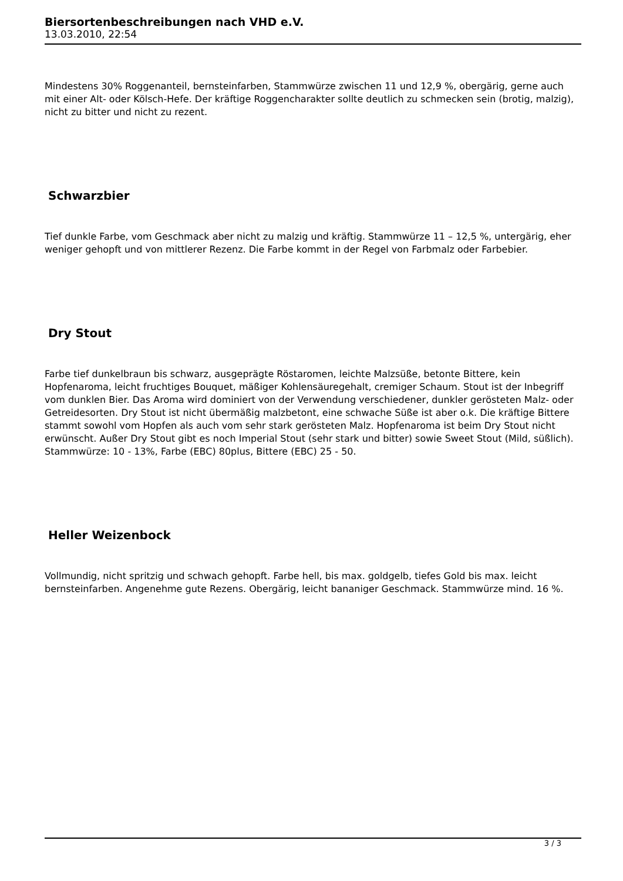Biersortenbeschreibungen nach VHD e.V.
13.03.2010, 22:54
Mindestens 30% Roggenanteil, bernsteinfarben, Stammwürze zwischen 11 und 12,9 %, obergärig, gerne auch mit einer Alt- oder Kölsch-Hefe. Der kräftige Roggencharakter sollte deutlich zu schmecken sein (brotig, malzig), nicht zu bitter und nicht zu rezent.
Schwarzbier
Tief dunkle Farbe, vom Geschmack aber nicht zu malzig und kräftig. Stammwürze 11 – 12,5 %, untergärig, eher weniger gehopft und von mittlerer Rezenz. Die Farbe kommt in der Regel von Farbmalz oder Farbebier.
Dry Stout
Farbe tief dunkelbraun bis schwarz, ausgeprägte Röstaromen, leichte Malzsüße, betonte Bittere, kein Hopfenaroma, leicht fruchtiges Bouquet, mäßiger Kohlensäuregehalt, cremiger Schaum. Stout ist der Inbegriff vom dunklen Bier. Das Aroma wird dominiert von der Verwendung verschiedener, dunkler gerösteten Malz- oder Getreidesorten. Dry Stout ist nicht übermäßig malzbetont, eine schwache Süße ist aber o.k. Die kräftige Bittere stammt sowohl vom Hopfen als auch vom sehr stark gerösteten Malz. Hopfenaroma ist beim Dry Stout nicht erwünscht. Außer Dry Stout gibt es noch Imperial Stout (sehr stark und bitter) sowie Sweet Stout (Mild, süßlich). Stammwürze: 10 - 13%, Farbe (EBC) 80plus, Bittere (EBC) 25 - 50.
Heller Weizenbock
Vollmundig, nicht spritzig und schwach gehopft. Farbe hell, bis max. goldgelb, tiefes Gold bis max. leicht bernsteinfarben. Angenehme gute Rezens. Obergärig, leicht bananiger Geschmack. Stammwürze mind. 16 %.
3 / 3